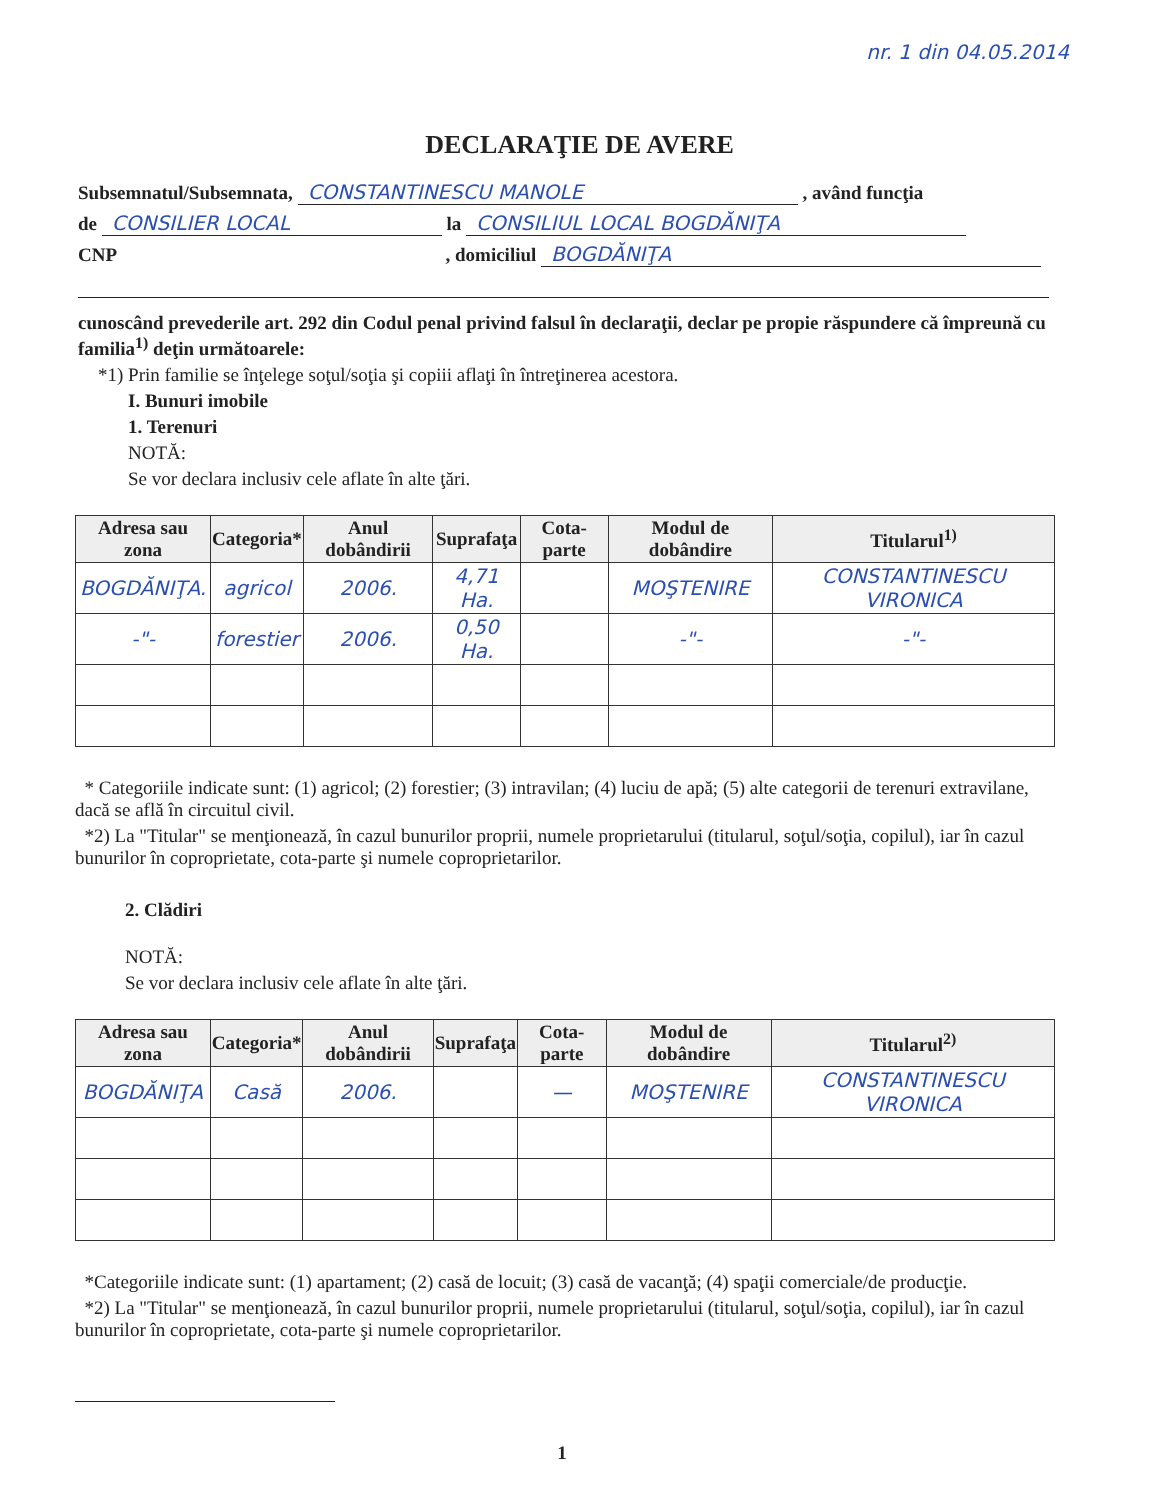nr. 1 din 04.05.2014
DECLARAŢIE DE AVERE
Subsemnatul/Subsemnata, CONSTANTINESCU MANOLE , având funcţia
de CONSILIER LOCAL la CONSILIUL LOCAL BOGDĂNIŢA
CNP , domiciliul BOGDĂNIŢA
cunoscând prevederile art. 292 din Codul penal privind falsul în declaraţii, declar pe propie răspundere că împreună cu familia<sup>1)</sup> deţin următoarele:
*1) Prin familie se înţelege soţul/soţia şi copiii aflaţi în întreţinerea acestora.
I. Bunuri imobile
1. Terenuri
NOTĂ:
Se vor declara inclusiv cele aflate în alte ţări.
| Adresa sau zona | Categoria* | Anul dobândirii | Suprafaţa | Cota-parte | Modul de dobândire | Titularul<sup>1)</sup> |
| --- | --- | --- | --- | --- | --- | --- |
| BOGDĂNIŢA. | agricol | 2006. | 4,71 Ha. | | MOŞTENIRE | CONSTANTINESCU VIRONICA |
| -"- | forestier | 2006. | 0,50 Ha. | | -"- | -"- |
* Categoriile indicate sunt: (1) agricol; (2) forestier; (3) intravilan; (4) luciu de apă; (5) alte categorii de terenuri extravilane, dacă se află în circuitul civil.
*2) La "Titular" se menţionează, în cazul bunurilor proprii, numele proprietarului (titularul, soţul/soţia, copilul), iar în cazul bunurilor în coproprietate, cota-parte şi numele coproprietarilor.
2. Clădiri
NOTĂ:
Se vor declara inclusiv cele aflate în alte ţări.
| Adresa sau zona | Categoria* | Anul dobândirii | Suprafaţa | Cota-parte | Modul de dobândire | Titularul<sup>2)</sup> |
| --- | --- | --- | --- | --- | --- | --- |
| BOGDĂNIŢA | Casă | 2006. | | — | MOŞTENIRE | CONSTANTINESCU VIRONICA |
*Categoriile indicate sunt: (1) apartament; (2) casă de locuit; (3) casă de vacanţă; (4) spaţii comerciale/de producţie.
*2) La "Titular" se menţionează, în cazul bunurilor proprii, numele proprietarului (titularul, soţul/soţia, copilul), iar în cazul bunurilor în coproprietate, cota-parte şi numele coproprietarilor.
1